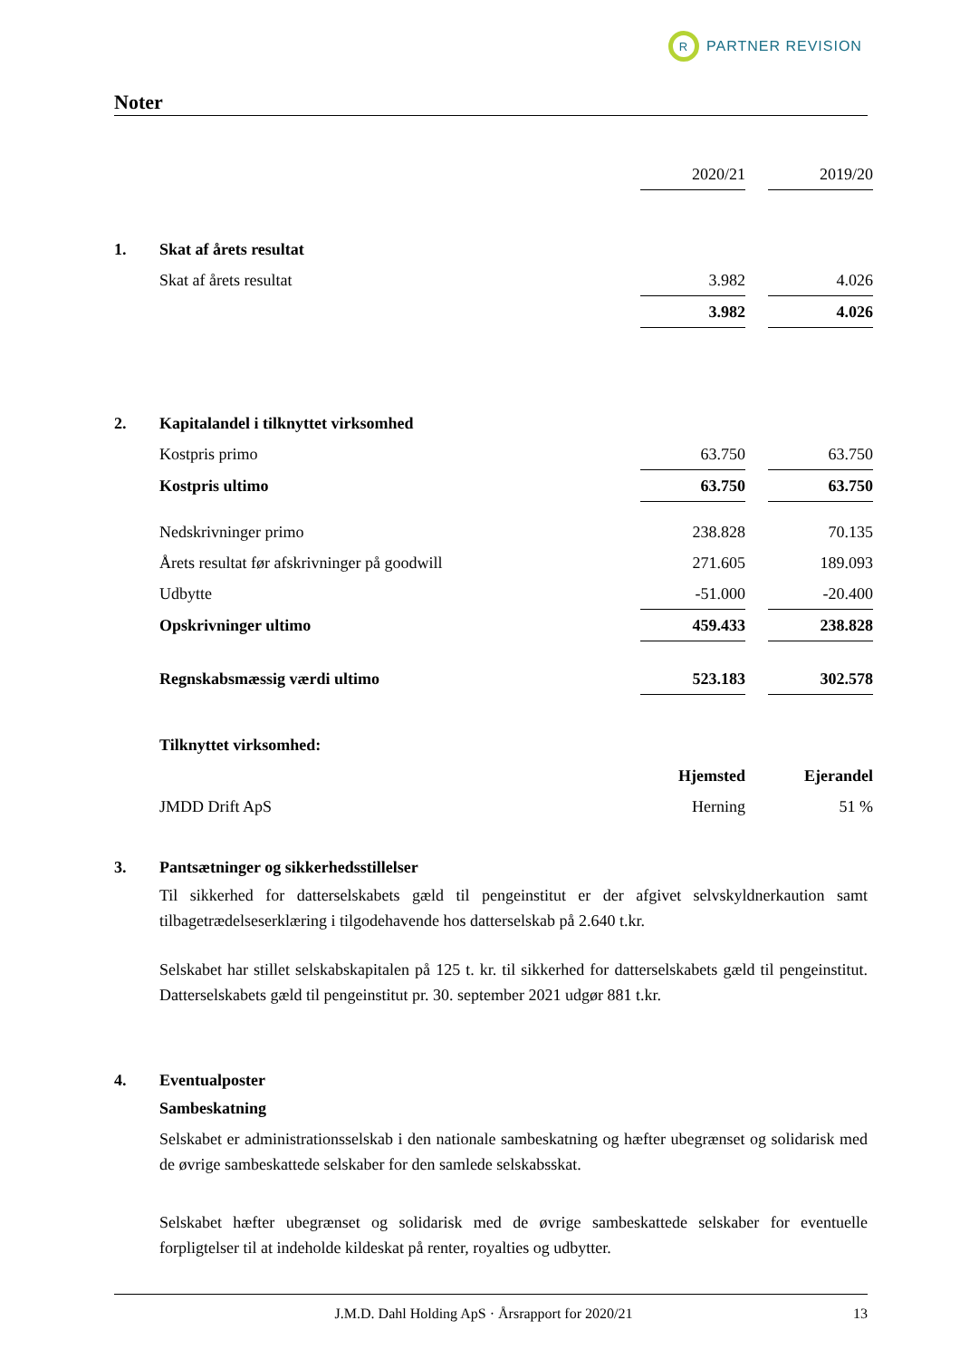R
PARTNER REVISION
Noter
| | | 2020/21 | | 2019/20 |
| 1. | Skat af årets resultat | | | |
| | Skat af årets resultat | 3.982 | | 4.026 |
| | | 3.982 | | 4.026 |
| 2. | Kapitalandel i tilknyttet virksomhed | | | |
| | Kostpris primo | 63.750 | | 63.750 |
| | Kostpris ultimo | 63.750 | | 63.750 |
| | Nedskrivninger primo | 238.828 | | 70.135 |
| | Årets resultat før afskrivninger på goodwill | 271.605 | | 189.093 |
| | Udbytte | -51.000 | | -20.400 |
| | Opskrivninger ultimo | 459.433 | | 238.828 |
| | Regnskabsmæssig værdi ultimo | 523.183 | | 302.578 |
| | Tilknyttet virksomhed: | | | |
| | | Hjemsted | | Ejerandel |
| | JMDD Drift ApS | Herning | | 51 % |
3. Pantsætninger og sikkerhedsstillelser
Til sikkerhed for datterselskabets gæld til pengeinstitut er der afgivet selvskyldnerkaution samt tilbagetrædelseserklæring i tilgodehavende hos datterselskab på 2.640 t.kr.
Selskabet har stillet selskabskapitalen på 125 t. kr. til sikkerhed for datterselskabets gæld til pengeinstitut. Datterselskabets gæld til pengeinstitut pr. 30. september 2021 udgør 881 t.kr.
4. Eventualposter
Sambeskatning
Selskabet er administrationsselskab i den nationale sambeskatning og hæfter ubegrænset og solidarisk med de øvrige sambeskattede selskaber for den samlede selskabsskat.
Selskabet hæfter ubegrænset og solidarisk med de øvrige sambeskattede selskaber for eventuelle forpligtelser til at indeholde kildeskat på renter, royalties og udbytter.
J.M.D. Dahl Holding ApS · Årsrapport for 2020/21 13